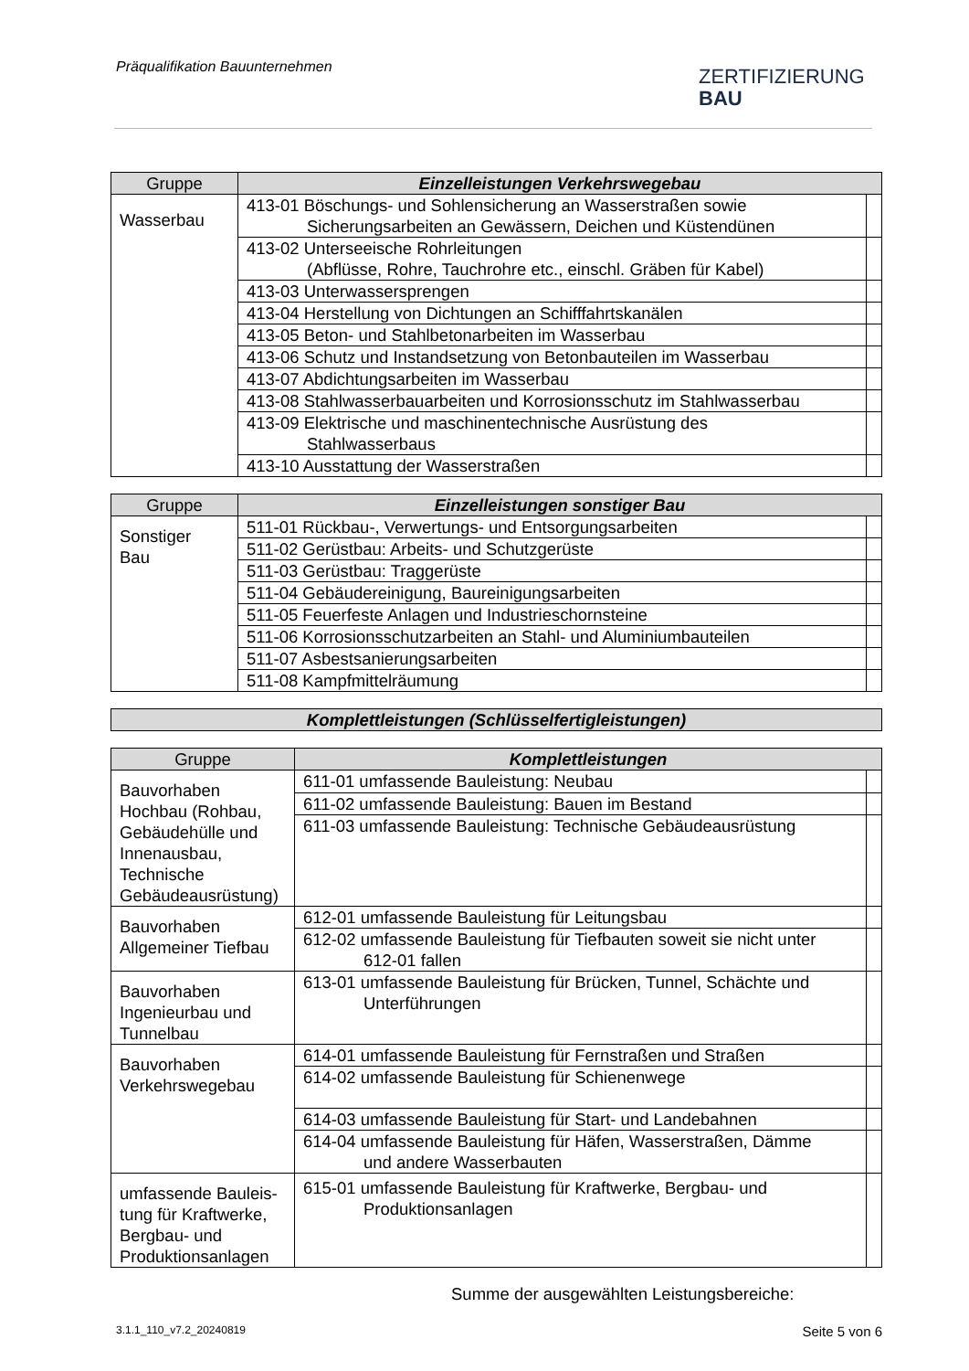Präqualifikation Bauunternehmen
ZERTIFIZIERUNG
BAU
| Gruppe | Einzelleistungen Verkehrswegebau | |
| --- | --- | --- |
| Wasserbau | 413-01 Böschungs- und Sohlensicherung an Wasserstraßen sowie Sicherungsarbeiten an Gewässern, Deichen und Küstendünen | |
| | 413-02 Unterseeische Rohrleitungen (Abflüsse, Rohre, Tauchrohre etc., einschl. Gräben für Kabel) | |
| | 413-03 Unterwassersprengen | |
| | 413-04 Herstellung von Dichtungen an Schifffahrtskanälen | |
| | 413-05 Beton- und Stahlbetonarbeiten im Wasserbau | |
| | 413-06 Schutz und Instandsetzung von Betonbauteilen im Wasserbau | |
| | 413-07 Abdichtungsarbeiten im Wasserbau | |
| | 413-08 Stahlwasserbauarbeiten und Korrosionsschutz im Stahlwasserbau | |
| | 413-09 Elektrische und maschinentechnische Ausrüstung des Stahlwasserbaus | |
| | 413-10 Ausstattung der Wasserstraßen | |
| Gruppe | Einzelleistungen sonstiger Bau | |
| --- | --- | --- |
| Sonstiger Bau | 511-01 Rückbau-, Verwertungs- und Entsorgungsarbeiten | |
| | 511-02 Gerüstbau: Arbeits- und Schutzgerüste | |
| | 511-03 Gerüstbau: Traggerüste | |
| | 511-04 Gebäudereinigung, Baureinigungsarbeiten | |
| | 511-05 Feuerfeste Anlagen und Industrieschornsteine | |
| | 511-06 Korrosionsschutzarbeiten an Stahl- und Aluminiumbauteilen | |
| | 511-07 Asbestsanierungsarbeiten | |
| | 511-08 Kampfmittelräumung | |
| Komplettleistungen (Schlüsselfertigleistungen) |
| --- |
| Gruppe | Komplettleistungen | |
| --- | --- | --- |
| Bauvorhaben Hochbau (Rohbau, Gebäudehülle und Innenausbau, Technische Gebäudeausrüstung) | 611-01 umfassende Bauleistung: Neubau | |
| | 611-02 umfassende Bauleistung: Bauen im Bestand | |
| | 611-03 umfassende Bauleistung: Technische Gebäudeausrüstung | |
| Bauvorhaben Allgemeiner Tiefbau | 612-01 umfassende Bauleistung für Leitungsbau | |
| | 612-02 umfassende Bauleistung für Tiefbauten soweit sie nicht unter 612-01 fallen | |
| Bauvorhaben Ingenieurbau und Tunnelbau | 613-01 umfassende Bauleistung für Brücken, Tunnel, Schächte und Unterführungen | |
| Bauvorhaben Verkehrswegebau | 614-01 umfassende Bauleistung für Fernstraßen und Straßen | |
| | 614-02 umfassende Bauleistung für Schienenwege | |
| | 614-03 umfassende Bauleistung für Start- und Landebahnen | |
| | 614-04 umfassende Bauleistung für Häfen, Wasserstraßen, Dämme und andere Wasserbauten | |
| umfassende Bauleis-tung für Kraftwerke, Bergbau- und Produktionsanlagen | 615-01 umfassende Bauleistung für Kraftwerke, Bergbau- und Produktionsanlagen | |
Summe der ausgewählten Leistungsbereiche:
3.1.1_110_v7.2_20240819 Seite 5 von 6